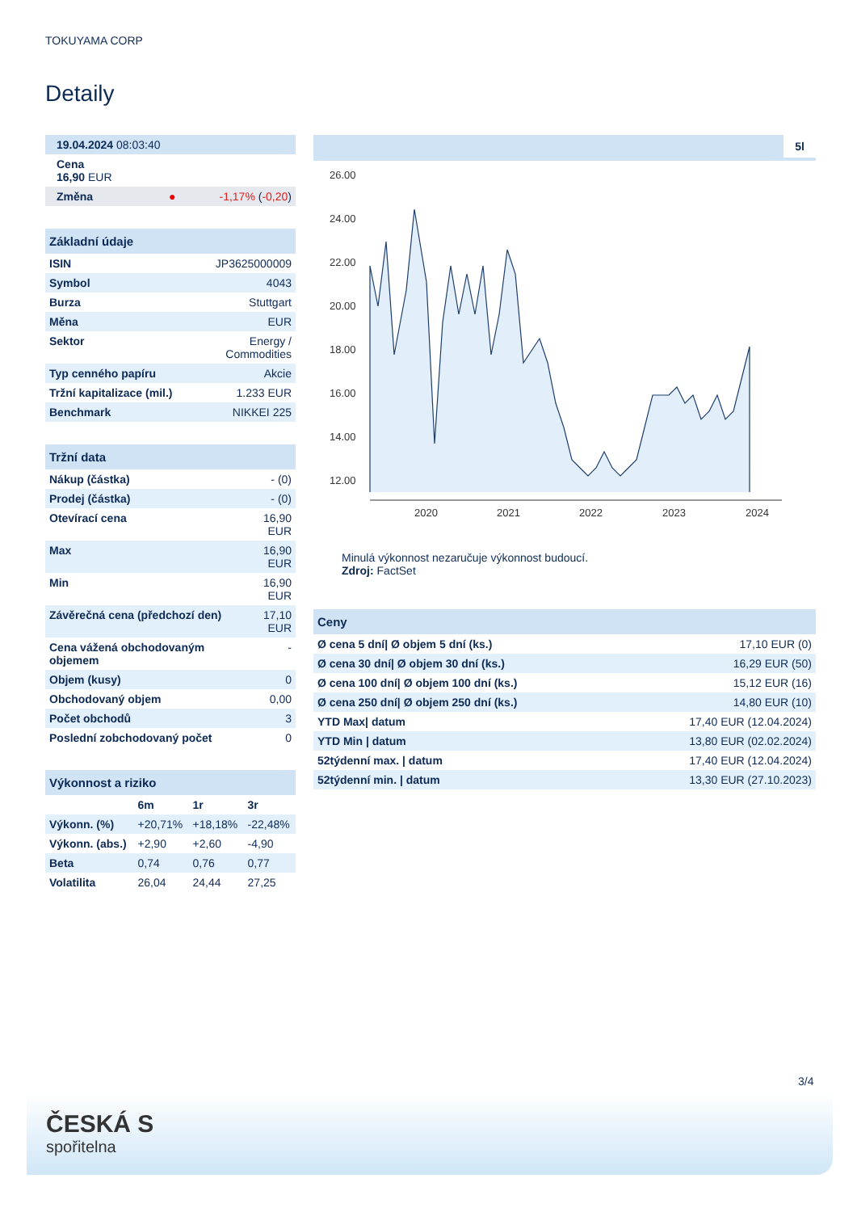TOKUYAMA CORP
Detaily
| 19.04.2024 08:03:40 |
| Cena 16,90 EUR |
| Změna ● -1,17% ( -0,20 ) |
| Základní údaje | |
| --- | --- |
| ISIN | JP3625000009 |
| Symbol | 4043 |
| Burza | Stuttgart |
| Měna | EUR |
| Sektor | Energy / Commodities |
| Typ cenného papíru | Akcie |
| Tržní kapitalizace (mil.) | 1.233 EUR |
| Benchmark | NIKKEI 225 |
| Tržní data | |
| --- | --- |
| Nákup (částka) | - (0) |
| Prodej (částka) | - (0) |
| Otevírací cena | 16,90 EUR |
| Max | 16,90 EUR |
| Min | 16,90 EUR |
| Závěrečná cena (předchozí den) | 17,10 EUR |
| Cena vážená obchodovaným objemem | - |
| Objem (kusy) | 0 |
| Obchodovaný objem | 0,00 |
| Počet obchodů | 3 |
| Poslední zobchodovaný počet | 0 |
| Výkonnost a riziko | | | |
| --- | --- | --- | --- |
| | 6m | 1r | 3r |
| Výkonn. (%) | +20,71% | +18,18% | -22,48% |
| Výkonn. (abs.) | +2,90 | +2,60 | -4,90 |
| Beta | 0,74 | 0,76 | 0,77 |
| Volatilita | 26,04 | 24,44 | 27,25 |
5l
26.00
24.00
22.00
20.00
18.00
16.00
14.00
12.00
2020
2021
2022
2023
2024
Minulá výkonnost nezaručuje výkonnost budoucí.
Zdroj: FactSet
| Ceny | |
| --- | --- |
| Ø cena 5 dní/ Ø objem 5 dní (ks.) | 17,10 EUR (0) |
| Ø cena 30 dní/ Ø objem 30 dní (ks.) | 16,29 EUR (50) |
| Ø cena 100 dní/ Ø objem 100 dní (ks.) | 15,12 EUR (16) |
| Ø cena 250 dní/ Ø objem 250 dní (ks.) | 14,80 EUR (10) |
| YTD Max/ datum | 17,40 EUR (12.04.2024) |
| YTD Min / datum | 13,80 EUR (02.02.2024) |
| 52týdenní max. / datum | 17,40 EUR (12.04.2024) |
| 52týdenní min. / datum | 13,30 EUR (27.10.2023) |
3/4
ČESKÁ S
spořitelna